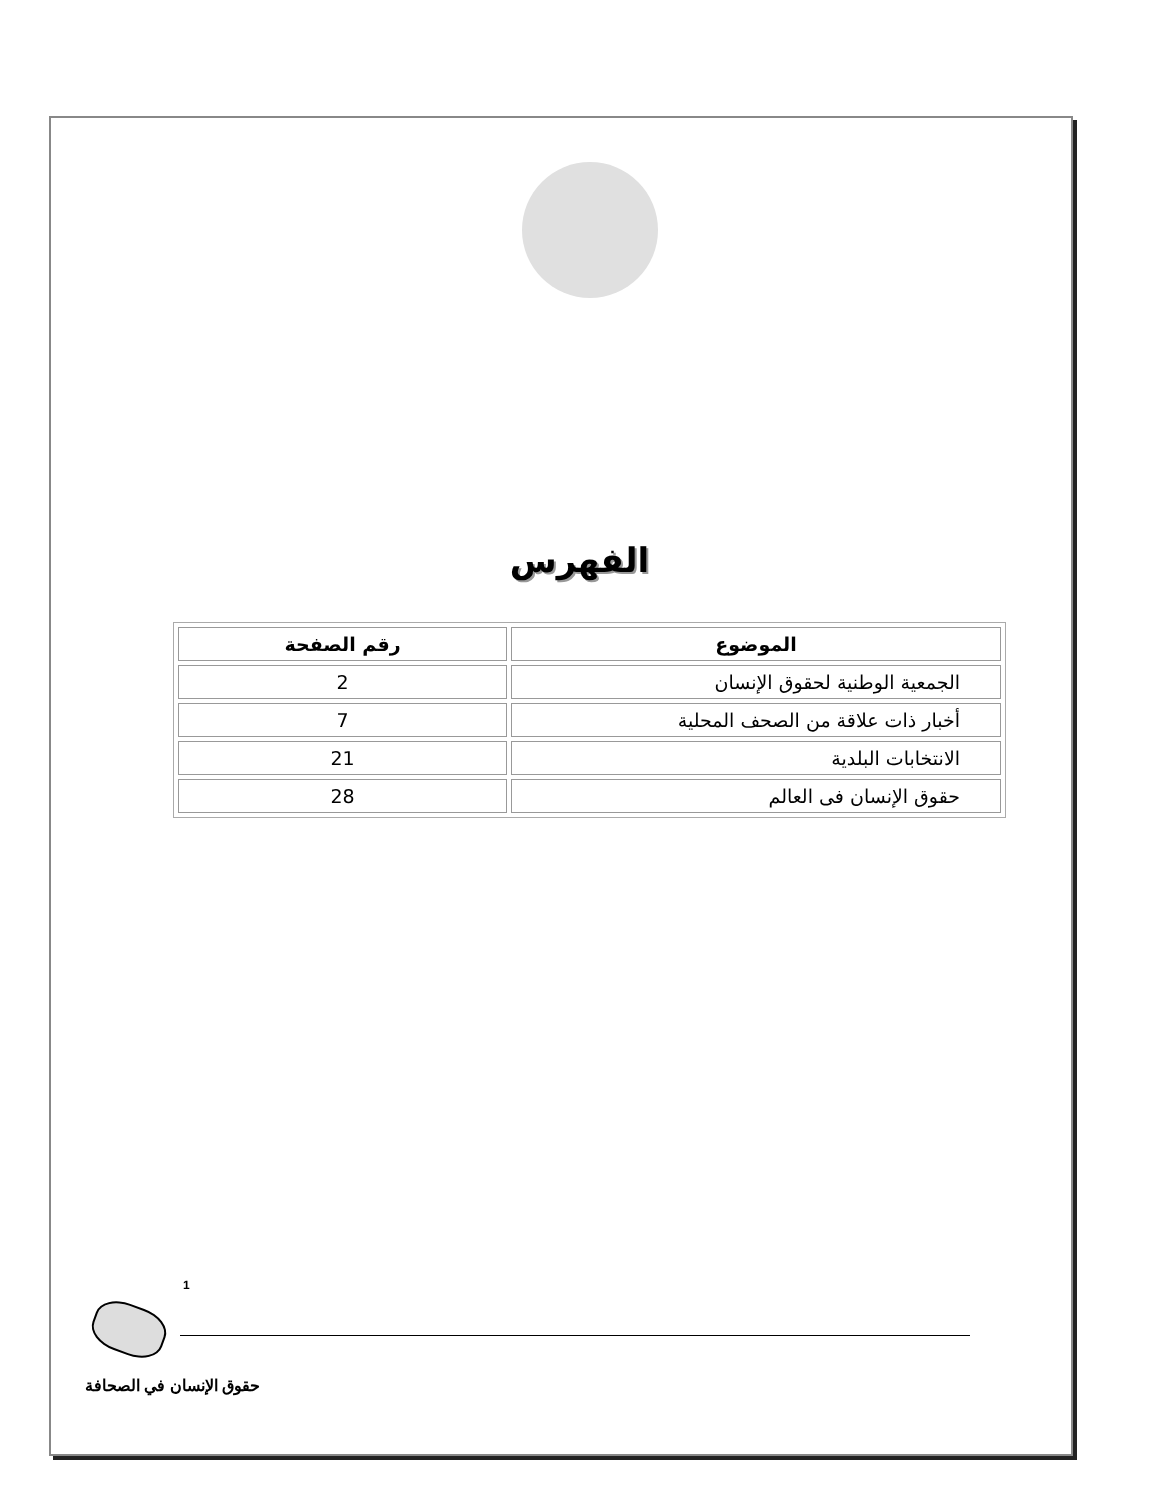الفهرس
| الموضوع | رقم الصفحة |
| --- | --- |
| الجمعية الوطنية لحقوق الإنسان | 2 |
| أخبار ذات علاقة من الصحف المحلية | 7 |
| الانتخابات البلدية | 21 |
| حقوق الإنسان فى العالم | 28 |
1
حقوق الإنسان في الصحافة